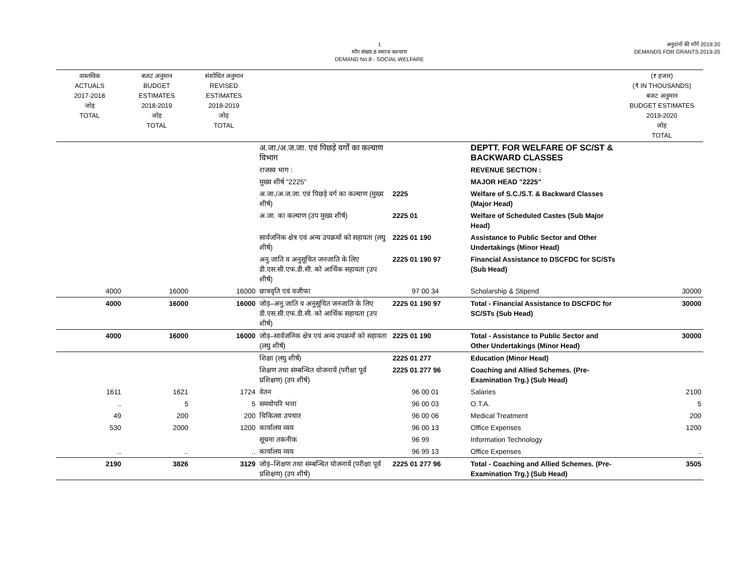1
माँग संख्या.8 समाज कल्याण
DEMAND No.8 - SOCIAL WELFARE
अनुदानों की माँगें 2019.20
DEMANDS FOR GRANTS 2019-20
| वास्तविक ACTUALS 2017-2018 जोड़ TOTAL | बजट अनुमान BUDGET ESTIMATES 2018-2019 जोड़ TOTAL | संशोधित अनुमान REVISED ESTIMATES 2018-2019 जोड़ TOTAL | | | | (₹ हजार) (₹ IN THOUSANDS) बजट अनुमान BUDGET ESTIMATES 2019-2020 जोड़ TOTAL |
| --- | --- | --- | --- | --- | --- | --- |
| | | | अ.जा./अ.ज.जा. एवं पिछड़े वर्गों का कल्याण विभाग | | DEPTT. FOR WELFARE OF SC/ST & BACKWARD CLASSES | |
| | | | राजस्व भाग : | | REVENUE SECTION : | |
| | | | मुख्य शीर्ष "2225" | | MAJOR HEAD "2225" | |
| | | | अ.जा./अ.ज.जा. एवं पिछड़े वर्ग का कल्याण (मुख्य शीर्ष) | 2225 | Welfare of S.C./S.T. & Backward Classes (Major Head) | |
| | | | अ.जा. का कल्याण (उप मुख्य शीर्ष) | 2225 01 | Welfare of Scheduled Castes (Sub Major Head) | |
| | | | सार्वजनिक क्षेत्र एवं अन्य उपक्रमों को सहायता (लघु शीर्ष) | 2225 01 190 | Assistance to Public Sector and Other Undertakings (Minor Head) | |
| | | | अनु.जाति व अनुसूचित जनजाति के लिए डी.एस.सी.एफ.डी.सी. को आर्थिक सहायता (उप शीर्ष) | 2225 01 190 97 | Financial Assistance to DSCFDC for SC/STs (Sub Head) | |
| 4000 | 16000 | 16000 | छात्रवृति एवं वजीफा | 97 00 34 | Scholarship & Stipend | 30000 |
| 4000 | 16000 | 16000 | जोड़–अनु.जाति व अनुसूचित जनजाति के लिए डी.एस.सी.एफ.डी.सी. को आर्थिक सहायता (उप शीर्ष) | 2225 01 190 97 | Total - Financial Assistance to DSCFDC for SC/STs (Sub Head) | 30000 |
| 4000 | 16000 | 16000 | जोड़–सार्वजनिक क्षेत्र एवं अन्य उपक्रमों को सहायता (लघु शीर्ष) | 2225 01 190 | Total - Assistance to Public Sector and Other Undertakings (Minor Head) | 30000 |
| | | | शिक्षा (लघु शीर्ष) | 2225 01 277 | Education (Minor Head) | |
| | | | शिक्षण तथा संम्बन्धित योजनायें (परीक्षा पूर्व प्रशिक्षण) (उप शीर्ष) | 2225 01 277 96 | Coaching and Allied Schemes. (Pre-Examination Trg.) (Sub Head) | |
| 1611 | 1621 | 1724 | वेतन | 96 00 01 | Salaries | 2100 |
| .. | 5 | 5 | समयोपरि भत्ता | 96 00 03 | O.T.A. | 5 |
| 49 | 200 | 200 | चिकित्सा उपचार | 96 00 06 | Medical Treatment | 200 |
| 530 | 2000 | 1200 | कार्यालय व्यय | 96 00 13 | Office Expenses | 1200 |
| | | | सूचना तकनीक | 96 99 | Information Technology | |
| .. | .. | .. | कार्यालय व्यय | 96 99 13 | Office Expenses | .. |
| 2190 | 3826 | 3129 | जोड़–शिक्षण तथा संम्बन्धित योजनायें (परीक्षा पूर्व प्रशिक्षण) (उप शीर्ष) | 2225 01 277 96 | Total - Coaching and Allied Schemes. (Pre-Examination Trg.) (Sub Head) | 3505 |